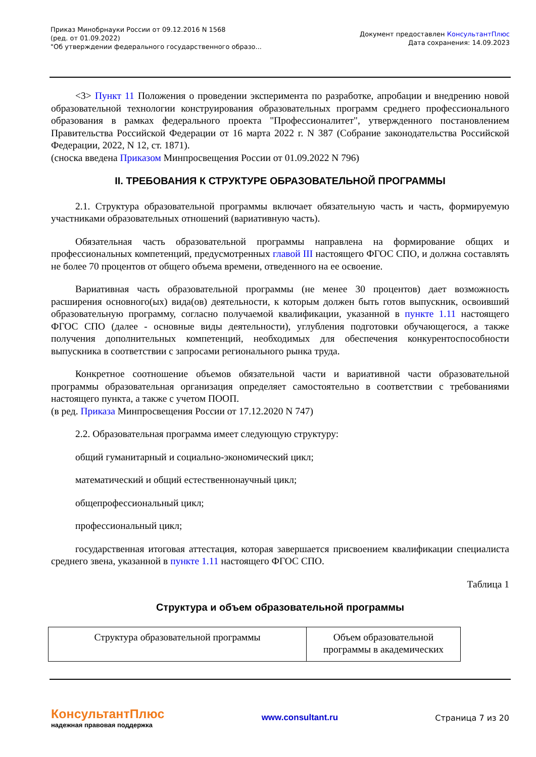Приказ Минобрнауки России от 09.12.2016 N 1568
(ред. от 01.09.2022)
"Об утверждении федерального государственного образо...
Документ предоставлен КонсультантПлюс
Дата сохранения: 14.09.2023
<3> Пункт 11 Положения о проведении эксперимента по разработке, апробации и внедрению новой образовательной технологии конструирования образовательных программ среднего профессионального образования в рамках федерального проекта "Профессионалитет", утвержденного постановлением Правительства Российской Федерации от 16 марта 2022 г. N 387 (Собрание законодательства Российской Федерации, 2022, N 12, ст. 1871).
(сноска введена Приказом Минпросвещения России от 01.09.2022 N 796)
II. ТРЕБОВАНИЯ К СТРУКТУРЕ ОБРАЗОВАТЕЛЬНОЙ ПРОГРАММЫ
2.1. Структура образовательной программы включает обязательную часть и часть, формируемую участниками образовательных отношений (вариативную часть).
Обязательная часть образовательной программы направлена на формирование общих и профессиональных компетенций, предусмотренных главой III настоящего ФГОС СПО, и должна составлять не более 70 процентов от общего объема времени, отведенного на ее освоение.
Вариативная часть образовательной программы (не менее 30 процентов) дает возможность расширения основного(ых) вида(ов) деятельности, к которым должен быть готов выпускник, освоивший образовательную программу, согласно получаемой квалификации, указанной в пункте 1.11 настоящего ФГОС СПО (далее - основные виды деятельности), углубления подготовки обучающегося, а также получения дополнительных компетенций, необходимых для обеспечения конкурентоспособности выпускника в соответствии с запросами регионального рынка труда.
Конкретное соотношение объемов обязательной части и вариативной части образовательной программы образовательная организация определяет самостоятельно в соответствии с требованиями настоящего пункта, а также с учетом ПООП.
(в ред. Приказа Минпросвещения России от 17.12.2020 N 747)
2.2. Образовательная программа имеет следующую структуру:
общий гуманитарный и социально-экономический цикл;
математический и общий естественнонаучный цикл;
общепрофессиональный цикл;
профессиональный цикл;
государственная итоговая аттестация, которая завершается присвоением квалификации специалиста среднего звена, указанной в пункте 1.11 настоящего ФГОС СПО.
Таблица 1
Структура и объем образовательной программы
| Структура образовательной программы | Объем образовательной программы в академических |
КонсультантПлюс
надежная правовая поддержка
www.consultant.ru Страница 7 из 20